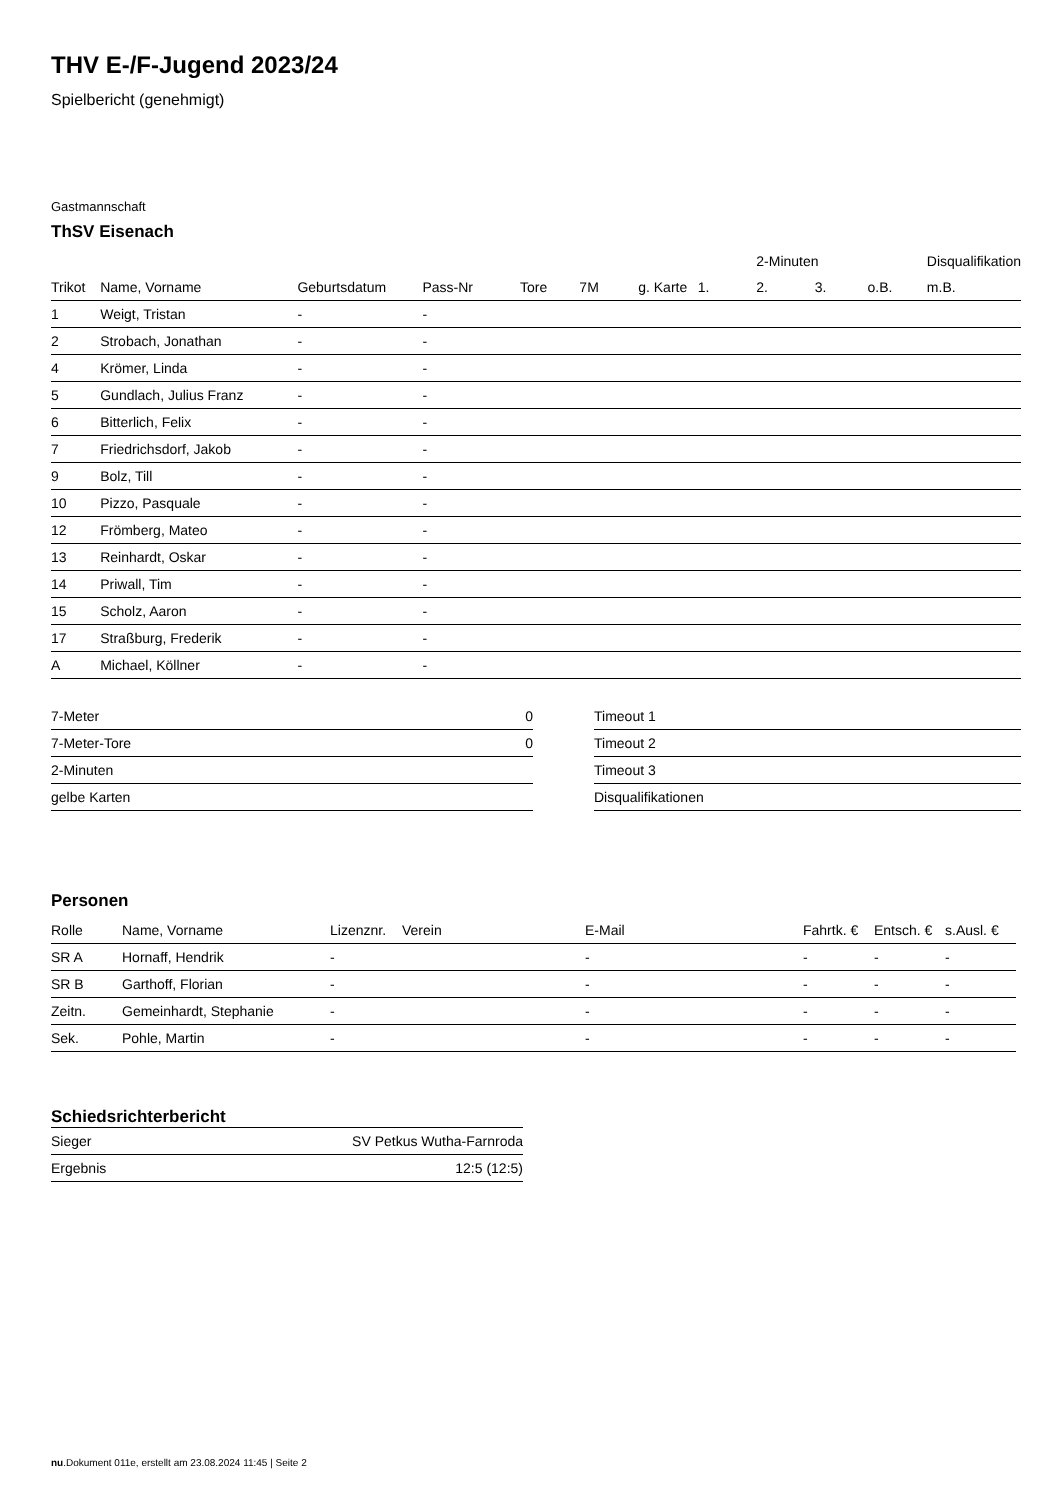THV E-/F-Jugend 2023/24
Spielbericht (genehmigt)
Gastmannschaft
ThSV Eisenach
| | | | | | | | | 2-Minuten | | | Disqualifikation |
| Trikot | Name, Vorname | Geburtsdatum | Pass-Nr | Tore | 7M | g. Karte | 1. | 2. | 3. | o.B. | m.B. |
| 1 | Weigt, Tristan | - | - | | | | | | | | |
| 2 | Strobach, Jonathan | - | - | | | | | | | | |
| 4 | Krömer, Linda | - | - | | | | | | | | |
| 5 | Gundlach, Julius Franz | - | - | | | | | | | | |
| 6 | Bitterlich, Felix | - | - | | | | | | | | |
| 7 | Friedrichsdorf, Jakob | - | - | | | | | | | | |
| 9 | Bolz, Till | - | - | | | | | | | | |
| 10 | Pizzo, Pasquale | - | - | | | | | | | | |
| 12 | Frömberg, Mateo | - | - | | | | | | | | |
| 13 | Reinhardt, Oskar | - | - | | | | | | | | |
| 14 | Priwall, Tim | - | - | | | | | | | | |
| 15 | Scholz, Aaron | - | - | | | | | | | | |
| 17 | Straßburg, Frederik | - | - | | | | | | | | |
| A | Michael, Köllner | - | - | | | | | | | | |
| 7-Meter | 0 |
| 7-Meter-Tore | 0 |
| 2-Minuten | |
| gelbe Karten | |
| Timeout 1 |
| Timeout 2 |
| Timeout 3 |
| Disqualifikationen |
Personen
| Rolle | Name, Vorname | Lizenznr. | Verein | E-Mail | Fahrtk. € | Entsch. € | s.Ausl. € |
| --- | --- | --- | --- | --- | --- | --- | --- |
| SR A | Hornaff, Hendrik | - | | - | - | - | - |
| SR B | Garthoff, Florian | - | | - | - | - | - |
| Zeitn. | Gemeinhardt, Stephanie | - | | - | - | - | - |
| Sek. | Pohle, Martin | - | | - | - | - | - |
Schiedsrichterbericht
| Sieger | SV Petkus Wutha-Farnroda |
| Ergebnis | 12:5 (12:5) |
nu.Dokument 011e, erstellt am 23.08.2024 11:45 | Seite 2